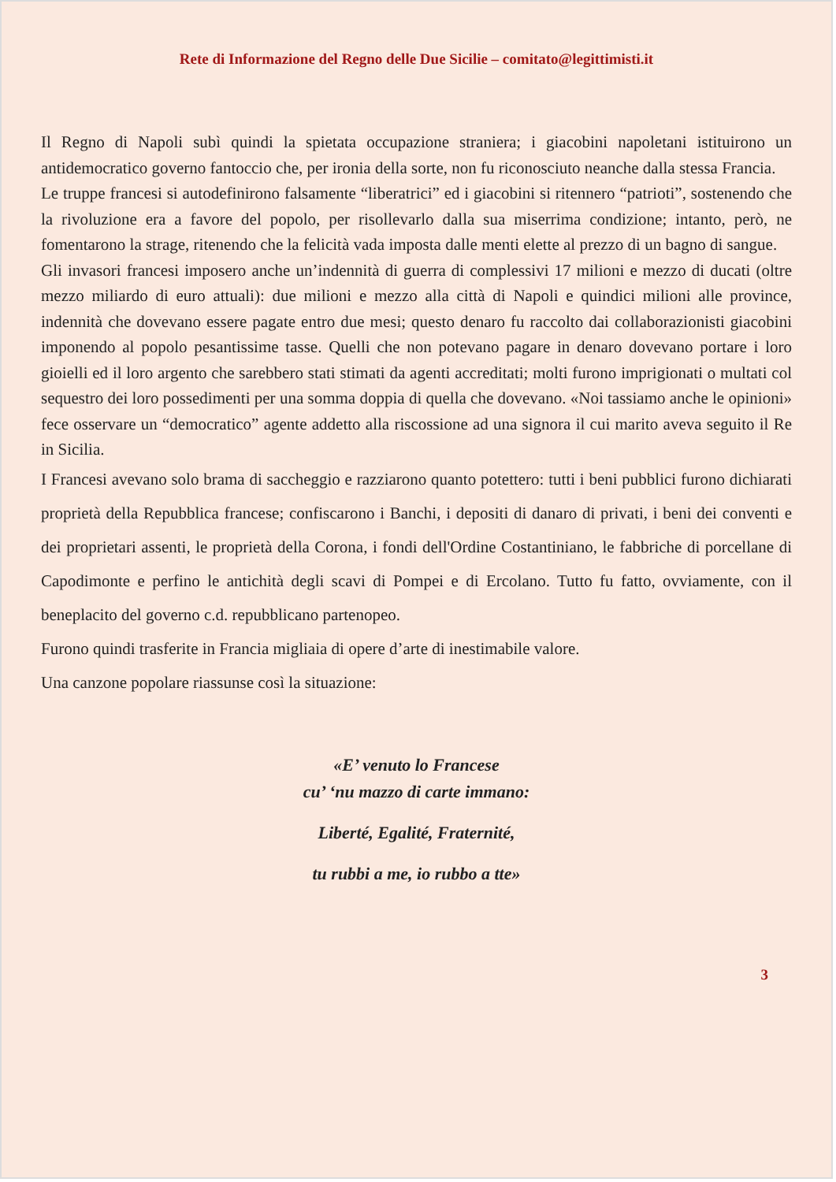Rete di Informazione del Regno delle Due Sicilie – comitato@legittimisti.it
Il Regno di Napoli subì quindi la spietata occupazione straniera; i giacobini napoletani istituirono un antidemocratico governo fantoccio che, per ironia della sorte, non fu riconosciuto neanche dalla stessa Francia.
Le truppe francesi si autodefinirono falsamente “liberatrici” ed i giacobini si ritennero “patrioti”, sostenendo che la rivoluzione era a favore del popolo, per risollevarlo dalla sua miserrima condizione; intanto, però, ne fomentarono la strage, ritenendo che la felicità vada imposta dalle menti elette al prezzo di un bagno di sangue.
Gli invasori francesi imposero anche un’indennità di guerra di complessivi 17 milioni e mezzo di ducati (oltre mezzo miliardo di euro attuali): due milioni e mezzo alla città di Napoli e quindici milioni alle province, indennità che dovevano essere pagate entro due mesi; questo denaro fu raccolto dai collaborazionisti giacobini imponendo al popolo pesantissime tasse. Quelli che non potevano pagare in denaro dovevano portare i loro gioielli ed il loro argento che sarebbero stati stimati da agenti accreditati; molti furono imprigionati o multati col sequestro dei loro possedimenti per una somma doppia di quella che dovevano. «Noi tassiamo anche le opinioni» fece osservare un “democratico” agente addetto alla riscossione ad una signora il cui marito aveva seguito il Re in Sicilia.
I Francesi avevano solo brama di saccheggio e razziarono quanto potettero: tutti i beni pubblici furono dichiarati proprietà della Repubblica francese; confiscarono i Banchi, i depositi di danaro di privati, i beni dei conventi e dei proprietari assenti, le proprietà della Corona, i fondi dell'Ordine Costantiniano, le fabbriche di porcellane di Capodimonte e perfino le antichità degli scavi di Pompei e di Ercolano. Tutto fu fatto, ovviamente, con il beneplacito del governo c.d. repubblicano partenopeo.
Furono quindi trasferite in Francia migliaia di opere d’arte di inestimabile valore.
Una canzone popolare riassunse così la situazione:
«E’ venuto lo Francese
cu’ ‘nu mazzo di carte immano:
Liberté, Egalité, Fraternité,
tu rubbi a me, io rubbo a tte»
3